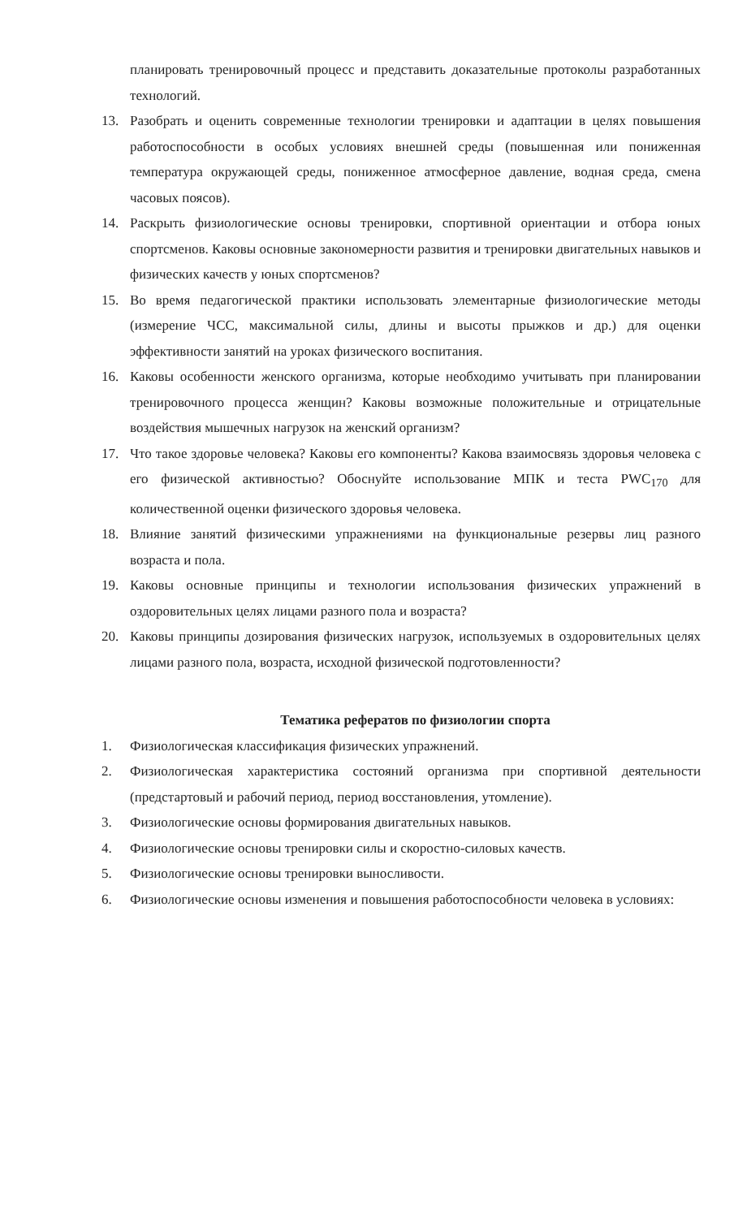планировать тренировочный процесс и представить доказательные протоколы разработанных технологий.
13. Разобрать и оценить современные технологии тренировки и адаптации в целях повышения работоспособности в особых условиях внешней среды (повышенная или пониженная температура окружающей среды, пониженное атмосферное давление, водная среда, смена часовых поясов).
14. Раскрыть физиологические основы тренировки, спортивной ориентации и отбора юных спортсменов. Каковы основные закономерности развития и тренировки двигательных навыков и физических качеств у юных спортсменов?
15. Во время педагогической практики использовать элементарные физиологические методы (измерение ЧСС, максимальной силы, длины и высоты прыжков и др.) для оценки эффективности занятий на уроках физического воспитания.
16. Каковы особенности женского организма, которые необходимо учитывать при планировании тренировочного процесса женщин? Каковы возможные положительные и отрицательные воздействия мышечных нагрузок на женский организм?
17. Что такое здоровье человека? Каковы его компоненты? Какова взаимосвязь здоровья человека с его физической активностью? Обоснуйте использование МПК и теста PWC<sub>170</sub> для количественной оценки физического здоровья человека.
18. Влияние занятий физическими упражнениями на функциональные резервы лиц разного возраста и пола.
19. Каковы основные принципы и технологии использования физических упражнений в оздоровительных целях лицами разного пола и возраста?
20. Каковы принципы дозирования физических нагрузок, используемых в оздоровительных целях лицами разного пола, возраста, исходной физической подготовленности?
Тематика рефератов по физиологии спорта
1. Физиологическая классификация физических упражнений.
2. Физиологическая характеристика состояний организма при спортивной деятельности (предстартовый и рабочий период, период восстановления, утомление).
3. Физиологические основы формирования двигательных навыков.
4. Физиологические основы тренировки силы и скоростно-силовых качеств.
5. Физиологические основы тренировки выносливости.
6. Физиологические основы изменения и повышения работоспособности человека в условиях: